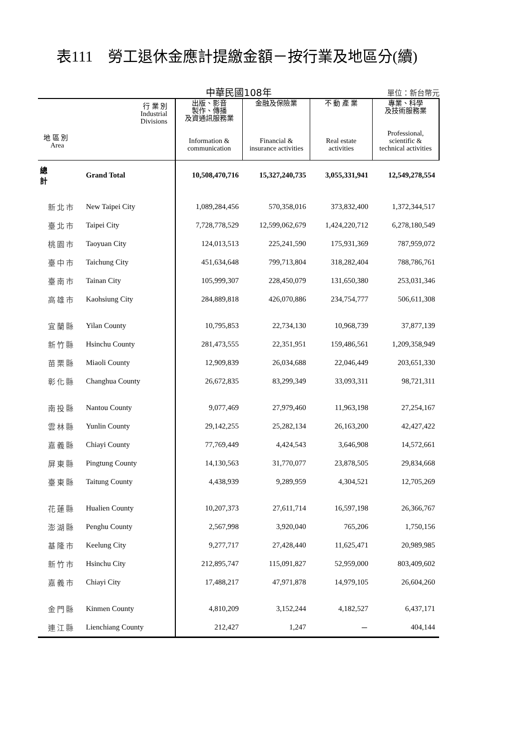表111　勞工退休金應計提繳金額－按行業及地區分(續)
中華民國108年
單位：新台幣元
| 行 業 別 Industrial Divisions 地 區 別 Area | | 出版、影音 製作、傳播 及資通訊服務業 Information & communication | 金融及保險業 Financial & insurance activities | 不 動 產 業 Real estate activities | 專業、科學 及技術服務業 Professional, scientific & technical activities |
| --- | --- | --- | --- | --- | --- |
| 總計 | Grand Total | 10,508,470,716 | 15,327,240,735 | 3,055,331,941 | 12,549,278,554 |
| 新北市 | New Taipei City | 1,089,284,456 | 570,358,016 | 373,832,400 | 1,372,344,517 |
| 臺北市 | Taipei City | 7,728,778,529 | 12,599,062,679 | 1,424,220,712 | 6,278,180,549 |
| 桃園市 | Taoyuan City | 124,013,513 | 225,241,590 | 175,931,369 | 787,959,072 |
| 臺中市 | Taichung City | 451,634,648 | 799,713,804 | 318,282,404 | 788,786,761 |
| 臺南市 | Tainan City | 105,999,307 | 228,450,079 | 131,650,380 | 253,031,346 |
| 高雄市 | Kaohsiung City | 284,889,818 | 426,070,886 | 234,754,777 | 506,611,308 |
| 宜蘭縣 | Yilan County | 10,795,853 | 22,734,130 | 10,968,739 | 37,877,139 |
| 新竹縣 | Hsinchu County | 281,473,555 | 22,351,951 | 159,486,561 | 1,209,358,949 |
| 苗栗縣 | Miaoli County | 12,909,839 | 26,034,688 | 22,046,449 | 203,651,330 |
| 彰化縣 | Changhua County | 26,672,835 | 83,299,349 | 33,093,311 | 98,721,311 |
| 南投縣 | Nantou County | 9,077,469 | 27,979,460 | 11,963,198 | 27,254,167 |
| 雲林縣 | Yunlin County | 29,142,255 | 25,282,134 | 26,163,200 | 42,427,422 |
| 嘉義縣 | Chiayi County | 77,769,449 | 4,424,543 | 3,646,908 | 14,572,661 |
| 屏東縣 | Pingtung County | 14,130,563 | 31,770,077 | 23,878,505 | 29,834,668 |
| 臺東縣 | Taitung County | 4,438,939 | 9,289,959 | 4,304,521 | 12,705,269 |
| 花蓮縣 | Hualien County | 10,207,373 | 27,611,714 | 16,597,198 | 26,366,767 |
| 澎湖縣 | Penghu County | 2,567,998 | 3,920,040 | 765,206 | 1,750,156 |
| 基隆市 | Keelung City | 9,277,717 | 27,428,440 | 11,625,471 | 20,989,985 |
| 新竹市 | Hsinchu City | 212,895,747 | 115,091,827 | 52,959,000 | 803,409,602 |
| 嘉義市 | Chiayi City | 17,488,217 | 47,971,878 | 14,979,105 | 26,604,260 |
| 金門縣 | Kinmen County | 4,810,209 | 3,152,244 | 4,182,527 | 6,437,171 |
| 連江縣 | Lienchiang County | 212,427 | 1,247 | － | 404,144 |